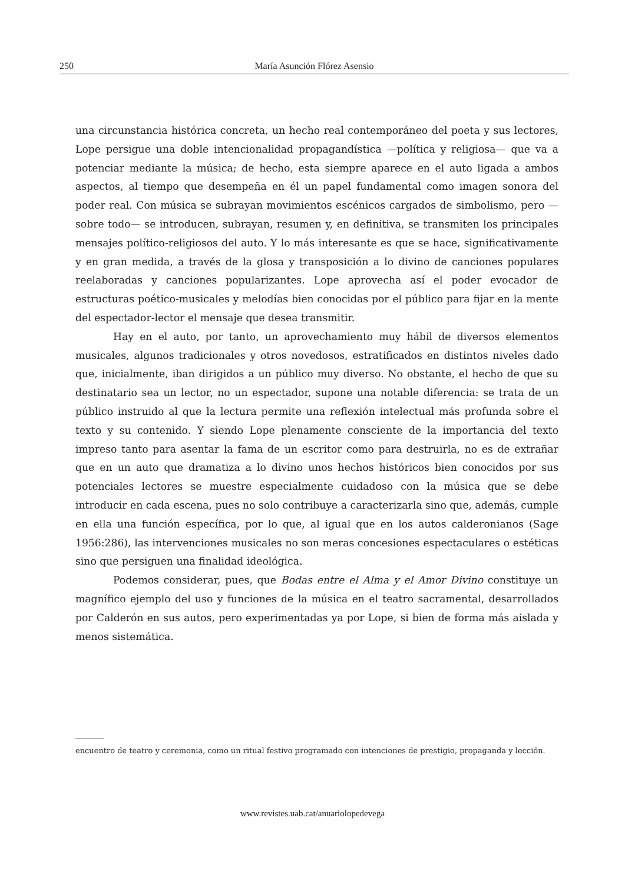250 María Asunción Flórez Asensio
una circunstancia histórica concreta, un hecho real contemporáneo del poeta y sus lectores, Lope persigue una doble intencionalidad propagandística —política y religiosa— que va a potenciar mediante la música; de hecho, esta siempre aparece en el auto ligada a ambos aspectos, al tiempo que desempeña en él un papel fundamental como imagen sonora del poder real. Con música se subrayan movimientos escénicos cargados de simbolismo, pero —sobre todo— se introducen, subrayan, resumen y, en definitiva, se transmiten los principales mensajes político-religiosos del auto. Y lo más interesante es que se hace, significativamente y en gran medida, a través de la glosa y transposición a lo divino de canciones populares reelaboradas y canciones popularizantes. Lope aprovecha así el poder evocador de estructuras poético-musicales y melodías bien conocidas por el público para fijar en la mente del espectador-lector el mensaje que desea transmitir.
Hay en el auto, por tanto, un aprovechamiento muy hábil de diversos elementos musicales, algunos tradicionales y otros novedosos, estratificados en distintos niveles dado que, inicialmente, iban dirigidos a un público muy diverso. No obstante, el hecho de que su destinatario sea un lector, no un espectador, supone una notable diferencia: se trata de un público instruido al que la lectura permite una reflexión intelectual más profunda sobre el texto y su contenido. Y siendo Lope plenamente consciente de la importancia del texto impreso tanto para asentar la fama de un escritor como para destruirla, no es de extrañar que en un auto que dramatiza a lo divino unos hechos históricos bien conocidos por sus potenciales lectores se muestre especialmente cuidadoso con la música que se debe introducir en cada escena, pues no solo contribuye a caracterizarla sino que, además, cumple en ella una función específica, por lo que, al igual que en los autos calderonianos (Sage 1956:286), las intervenciones musicales no son meras concesiones espectaculares o estéticas sino que persiguen una finalidad ideológica.
Podemos considerar, pues, que Bodas entre el Alma y el Amor Divino constituye un magnífico ejemplo del uso y funciones de la música en el teatro sacramental, desarrollados por Calderón en sus autos, pero experimentadas ya por Lope, si bien de forma más aislada y menos sistemática.
encuentro de teatro y ceremonia, como un ritual festivo programado con intenciones de prestigio, propaganda y lección.
www.revistes.uab.cat/anuariolopedevega